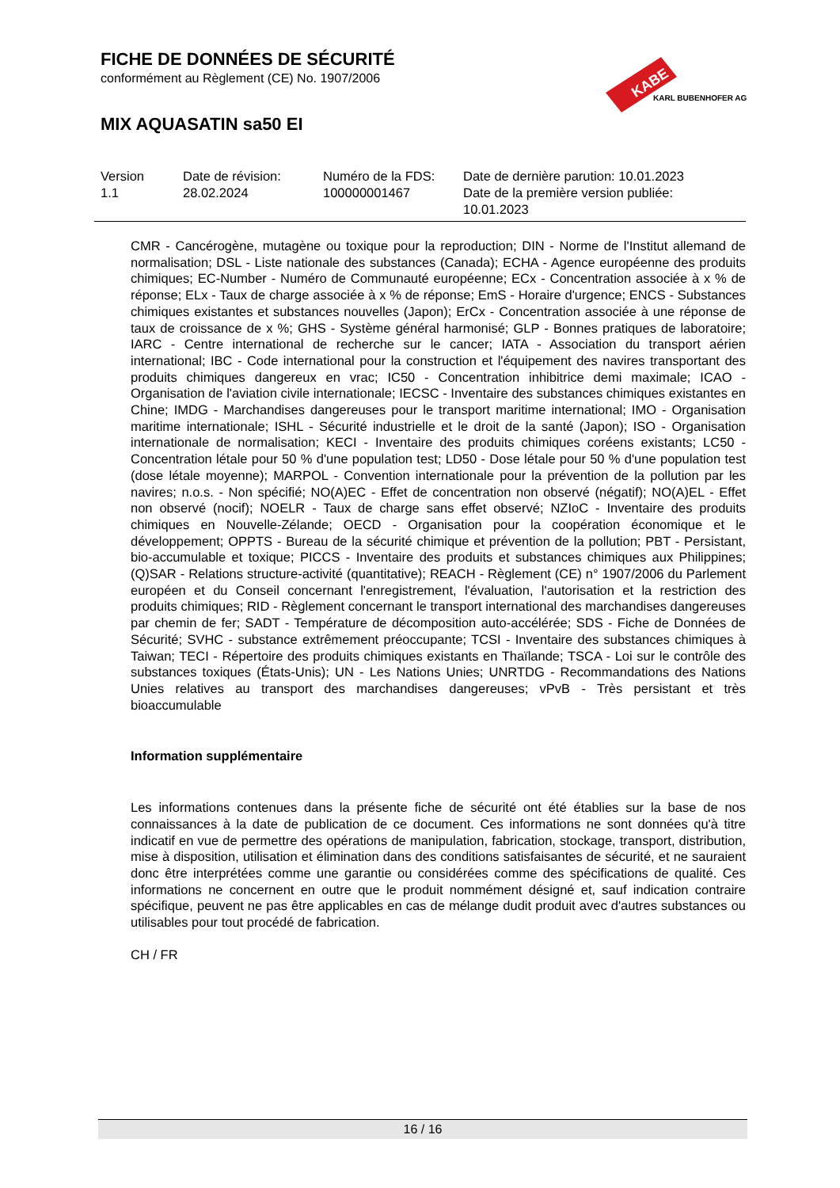FICHE DE DONNÉES DE SÉCURITÉ
conformément au Règlement (CE) No. 1907/2006
MIX AQUASATIN sa50 EI
KABE
KARL BUBENHOFER AG
| Version 1.1 | Date de révision: 28.02.2024 | Numéro de la FDS: 100000001467 | Date de dernière parution: 10.01.2023 Date de la première version publiée: 10.01.2023 |
CMR - Cancérogène, mutagène ou toxique pour la reproduction; DIN - Norme de l'Institut allemand de normalisation; DSL - Liste nationale des substances (Canada); ECHA - Agence européenne des produits chimiques; EC-Number - Numéro de Communauté européenne; ECx - Concentration associée à x % de réponse; ELx - Taux de charge associée à x % de réponse; EmS - Horaire d'urgence; ENCS - Substances chimiques existantes et substances nouvelles (Japon); ErCx - Concentration associée à une réponse de taux de croissance de x %; GHS - Système général harmonisé; GLP - Bonnes pratiques de laboratoire; IARC - Centre international de recherche sur le cancer; IATA - Association du transport aérien international; IBC - Code international pour la construction et l'équipement des navires transportant des produits chimiques dangereux en vrac; IC50 - Concentration inhibitrice demi maximale; ICAO - Organisation de l'aviation civile internationale; IECSC - Inventaire des substances chimiques existantes en Chine; IMDG - Marchandises dangereuses pour le transport maritime international; IMO - Organisation maritime internationale; ISHL - Sécurité industrielle et le droit de la santé (Japon); ISO - Organisation internationale de normalisation; KECI - Inventaire des produits chimiques coréens existants; LC50 - Concentration létale pour 50 % d'une population test; LD50 - Dose létale pour 50 % d'une population test (dose létale moyenne); MARPOL - Convention internationale pour la prévention de la pollution par les navires; n.o.s. - Non spécifié; NO(A)EC - Effet de concentration non observé (négatif); NO(A)EL - Effet non observé (nocif); NOELR - Taux de charge sans effet observé; NZIoC - Inventaire des produits chimiques en Nouvelle-Zélande; OECD - Organisation pour la coopération économique et le développement; OPPTS - Bureau de la sécurité chimique et prévention de la pollution; PBT - Persistant, bio-accumulable et toxique; PICCS - Inventaire des produits et substances chimiques aux Philippines; (Q)SAR - Relations structure-activité (quantitative); REACH - Règlement (CE) n° 1907/2006 du Parlement européen et du Conseil concernant l'enregistrement, l'évaluation, l'autorisation et la restriction des produits chimiques; RID - Règlement concernant le transport international des marchandises dangereuses par chemin de fer; SADT - Température de décomposition auto-accélérée; SDS - Fiche de Données de Sécurité; SVHC - substance extrêmement préoccupante; TCSI - Inventaire des substances chimiques à Taiwan; TECI - Répertoire des produits chimiques existants en Thaïlande; TSCA - Loi sur le contrôle des substances toxiques (États-Unis); UN - Les Nations Unies; UNRTDG - Recommandations des Nations Unies relatives au transport des marchandises dangereuses; vPvB - Très persistant et très bioaccumulable
Information supplémentaire
Les informations contenues dans la présente fiche de sécurité ont été établies sur la base de nos connaissances à la date de publication de ce document. Ces informations ne sont données qu'à titre indicatif en vue de permettre des opérations de manipulation, fabrication, stockage, transport, distribution, mise à disposition, utilisation et élimination dans des conditions satisfaisantes de sécurité, et ne sauraient donc être interprétées comme une garantie ou considérées comme des spécifications de qualité. Ces informations ne concernent en outre que le produit nommément désigné et, sauf indication contraire spécifique, peuvent ne pas être applicables en cas de mélange dudit produit avec d'autres substances ou utilisables pour tout procédé de fabrication.
CH / FR
16 / 16